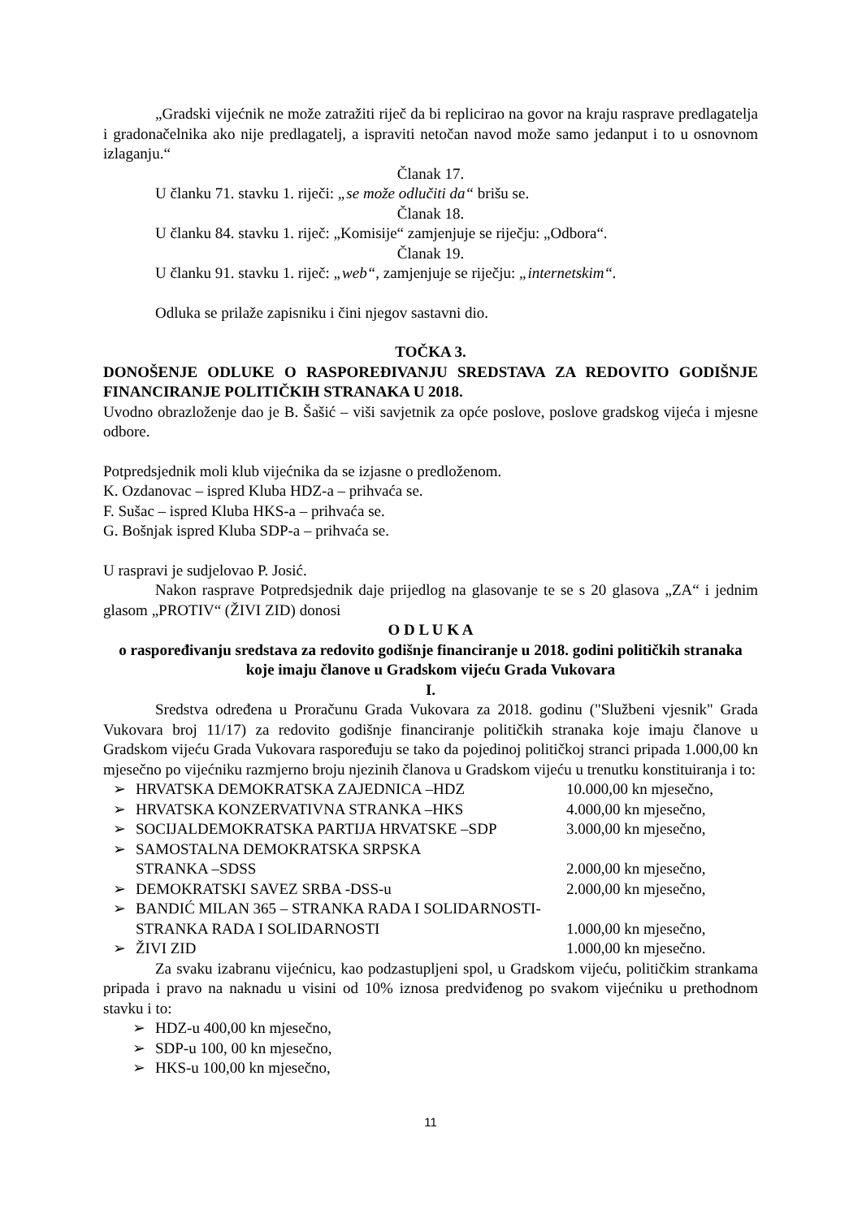„Gradski vijećnik ne može zatražiti riječ da bi replicirao na govor na kraju rasprave predlagatelja i gradonačelnika ako nije predlagatelj, a ispraviti netočan navod može samo jedanput i to u osnovnom izlaganju.“
Članak 17.
U članku 71. stavku 1. riječi: „se može odlučiti da“ brišu se.
Članak 18.
U članku 84. stavku 1. riječ: „Komisije“ zamjenjuje se riječju: „Odbora“.
Članak 19.
U članku 91. stavku 1. riječ: „web“, zamjenjuje se riječju: „internetskim“.
Odluka se prilaže zapisniku i čini njegov sastavni dio.
TOČKA 3.
DONOŠENJE ODLUKE O RASPOREĐIVANJU SREDSTAVA ZA REDOVITO GODIŠNJE FINANCIRANJE POLITIČKIH STRANAKA U 2018.
Uvodno obrazloženje dao je B. Šašić – viši savjetnik za opće poslove, poslove gradskog vijeća i mjesne odbore.
Potpredsjednik moli klub vijećnika da se izjasne o predloženom.
K. Ozdanovac – ispred Kluba HDZ-a – prihvaća se.
F. Sušac – ispred Kluba HKS-a – prihvaća se.
G. Bošnjak ispred Kluba SDP-a – prihvaća se.
U raspravi je sudjelovao P. Josić.
Nakon rasprave Potpredsjednik daje prijedlog na glasovanje te se s 20 glasova „ZA“ i jednim glasom „PROTIV“ (ŽIVI ZID) donosi
O D L U K A
o raspoređivanju sredstava za redovito godišnje financiranje u 2018. godini političkih stranaka koje imaju članove u Gradskom vijeću Grada Vukovara
I.
Sredstva određena u Proračunu Grada Vukovara za 2018. godinu ("Službeni vjesnik" Grada Vukovara broj 11/17) za redovito godišnje financiranje političkih stranaka koje imaju članove u Gradskom vijeću Grada Vukovara raspoređuju se tako da pojedinoj političkoj stranci pripada 1.000,00 kn mjesečno po vijećniku razmjerno broju njezinih članova u Gradskom vijeću u trenutku konstituiranja i to:
➢ HRVATSKA DEMOKRATSKA ZAJEDNICA –HDZ 10.000,00 kn mjesečno,
➢ HRVATSKA KONZERVATIVNA STRANKA –HKS 4.000,00 kn mjesečno,
➢ SOCIJALDEMOKRATSKA PARTIJA HRVATSKE –SDP 3.000,00 kn mjesečno,
➢ SAMOSTALNA DEMOKRATSKA SRPSKA
STRANKA –SDSS
2.000,00 kn mjesečno,
➢ DEMOKRATSKI SAVEZ SRBA -DSS-u 2.000,00 kn mjesečno,
➢ BANDIĆ MILAN 365 – STRANKA RADA I SOLIDARNOSTI-
STRANKA RADA I SOLIDARNOSTI
1.000,00 kn mjesečno,
➢ ŽIVI ZID 1.000,00 kn mjesečno.
Za svaku izabranu vijećnicu, kao podzastupljeni spol, u Gradskom vijeću, političkim strankama pripada i pravo na naknadu u visini od 10% iznosa predviđenog po svakom vijećniku u prethodnom stavku i to:
➢ HDZ-u 400,00 kn mjesečno,
➢ SDP-u 100, 00 kn mjesečno,
➢ HKS-u 100,00 kn mjesečno,
11